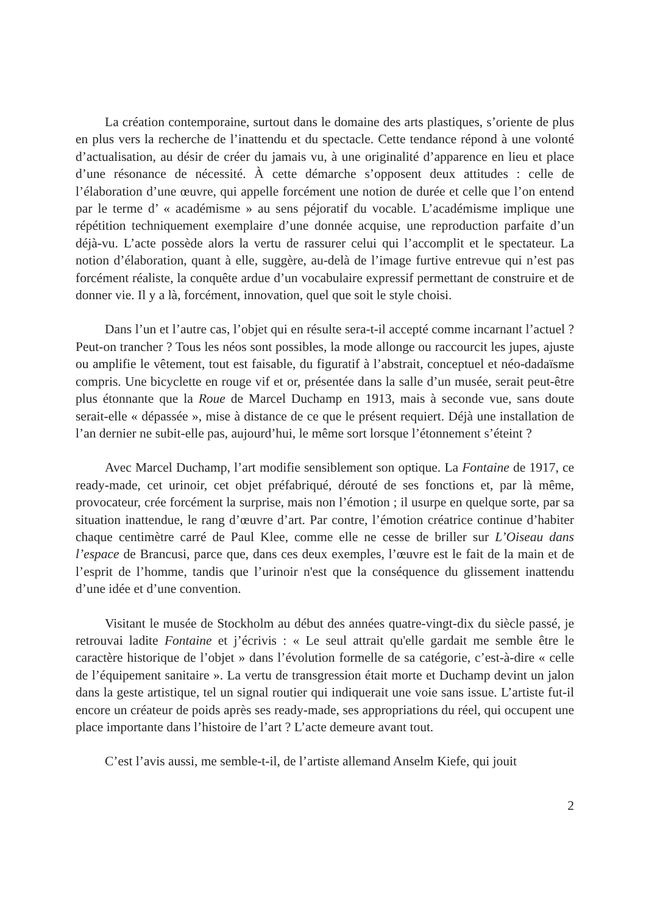La création contemporaine, surtout dans le domaine des arts plastiques, s’oriente de plus en plus vers la recherche de l’inattendu et du spectacle. Cette tendance répond à une volonté d’actualisation, au désir de créer du jamais vu, à une originalité d’apparence en lieu et place d’une résonance de nécessité. À cette démarche s’opposent deux attitudes : celle de l’élaboration d’une œuvre, qui appelle forcément une notion de durée et celle que l’on entend par le terme d’ « académisme » au sens péjoratif du vocable. L’académisme implique une répétition techniquement exemplaire d’une donnée acquise, une reproduction parfaite d’un déjà-vu. L’acte possède alors la vertu de rassurer celui qui l’accomplit et le spectateur. La notion d’élaboration, quant à elle, suggère, au-delà de l’image furtive entrevue qui n’est pas forcément réaliste, la conquête ardue d’un vocabulaire expressif permettant de construire et de donner vie. Il y a là, forcément, innovation, quel que soit le style choisi.
Dans l’un et l’autre cas, l’objet qui en résulte sera-t-il accepté comme incarnant l’actuel ? Peut-on trancher ? Tous les néos sont possibles, la mode allonge ou raccourcit les jupes, ajuste ou amplifie le vêtement, tout est faisable, du figuratif à l’abstrait, conceptuel et néo-dadaïsme compris. Une bicyclette en rouge vif et or, présentée dans la salle d’un musée, serait peut-être plus étonnante que la Roue de Marcel Duchamp en 1913, mais à seconde vue, sans doute serait-elle « dépassée », mise à distance de ce que le présent requiert. Déjà une installation de l’an dernier ne subit-elle pas, aujourd’hui, le même sort lorsque l’étonnement s’éteint ?
Avec Marcel Duchamp, l’art modifie sensiblement son optique. La Fontaine de 1917, ce ready-made, cet urinoir, cet objet préfabriqué, dérouté de ses fonctions et, par là même, provocateur, crée forcément la surprise, mais non l’émotion ; il usurpe en quelque sorte, par sa situation inattendue, le rang d’œuvre d’art. Par contre, l’émotion créatrice continue d’habiter chaque centimètre carré de Paul Klee, comme elle ne cesse de briller sur L’Oiseau dans l’espace de Brancusi, parce que, dans ces deux exemples, l’œuvre est le fait de la main et de l’esprit de l’homme, tandis que l’urinoir n'est que la conséquence du glissement inattendu d’une idée et d’une convention.
Visitant le musée de Stockholm au début des années quatre-vingt-dix du siècle passé, je retrouvai ladite Fontaine et j’écrivis : « Le seul attrait qu'elle gardait me semble être le caractère historique de l’objet » dans l’évolution formelle de sa catégorie, c’est-à-dire « celle de l’équipement sanitaire ». La vertu de transgression était morte et Duchamp devint un jalon dans la geste artistique, tel un signal routier qui indiquerait une voie sans issue. L’artiste fut-il encore un créateur de poids après ses ready-made, ses appropriations du réel, qui occupent une place importante dans l’histoire de l’art ? L’acte demeure avant tout.
C’est l’avis aussi, me semble-t-il, de l’artiste allemand Anselm Kiefe, qui jouit
2